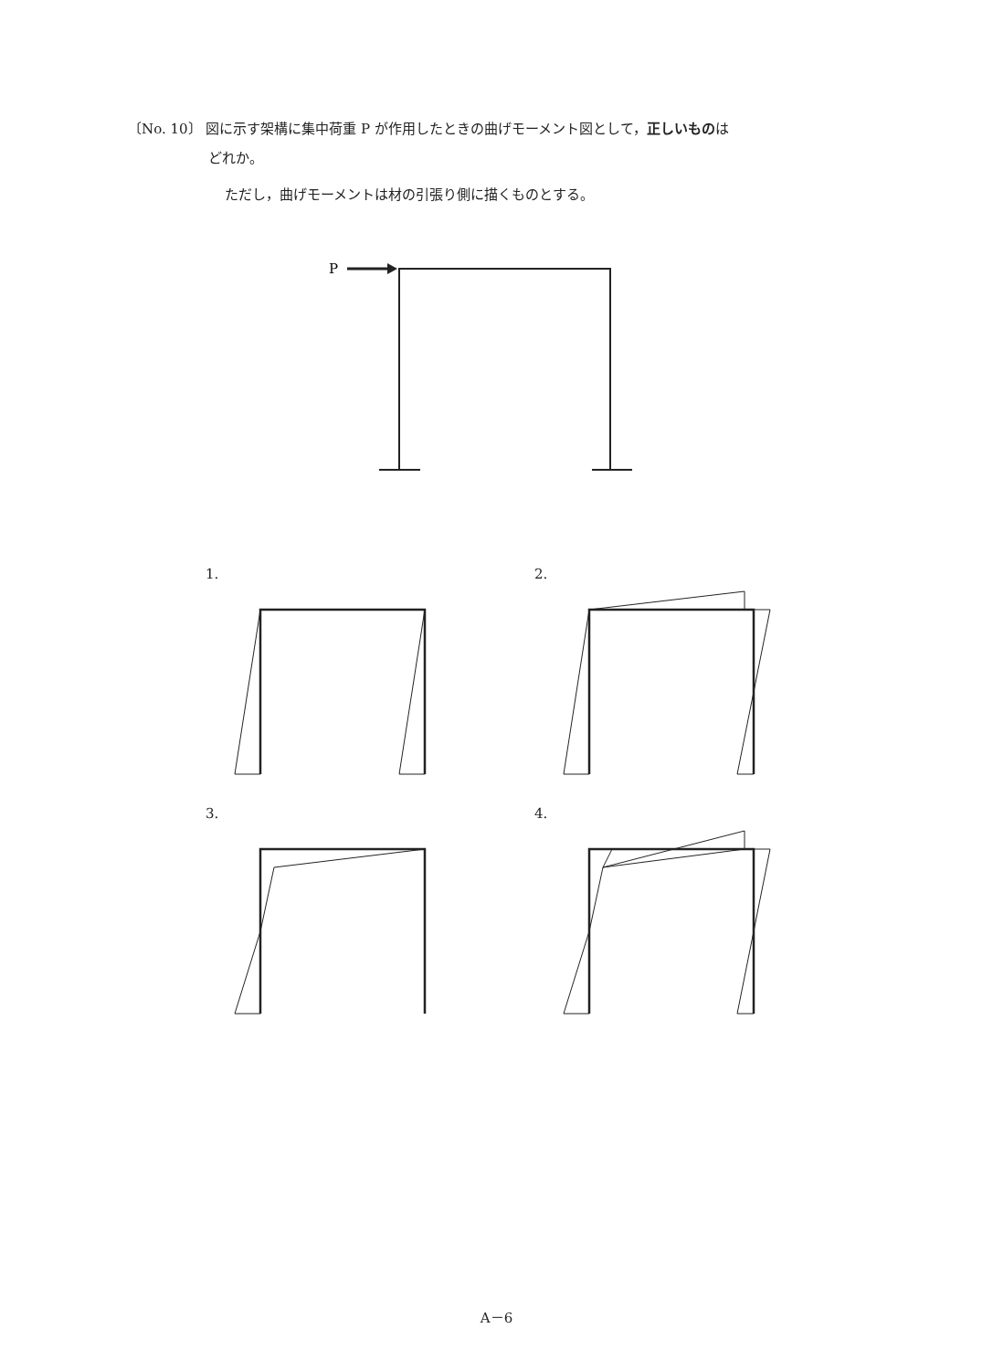〔No. 10〕 図に示す架構に集中荷重 P が作用したときの曲げモーメント図として，正しいものは
どれか。
ただし，曲げモーメントは材の引張り側に描くものとする。
P
1.
2.
3.
4.
A－6